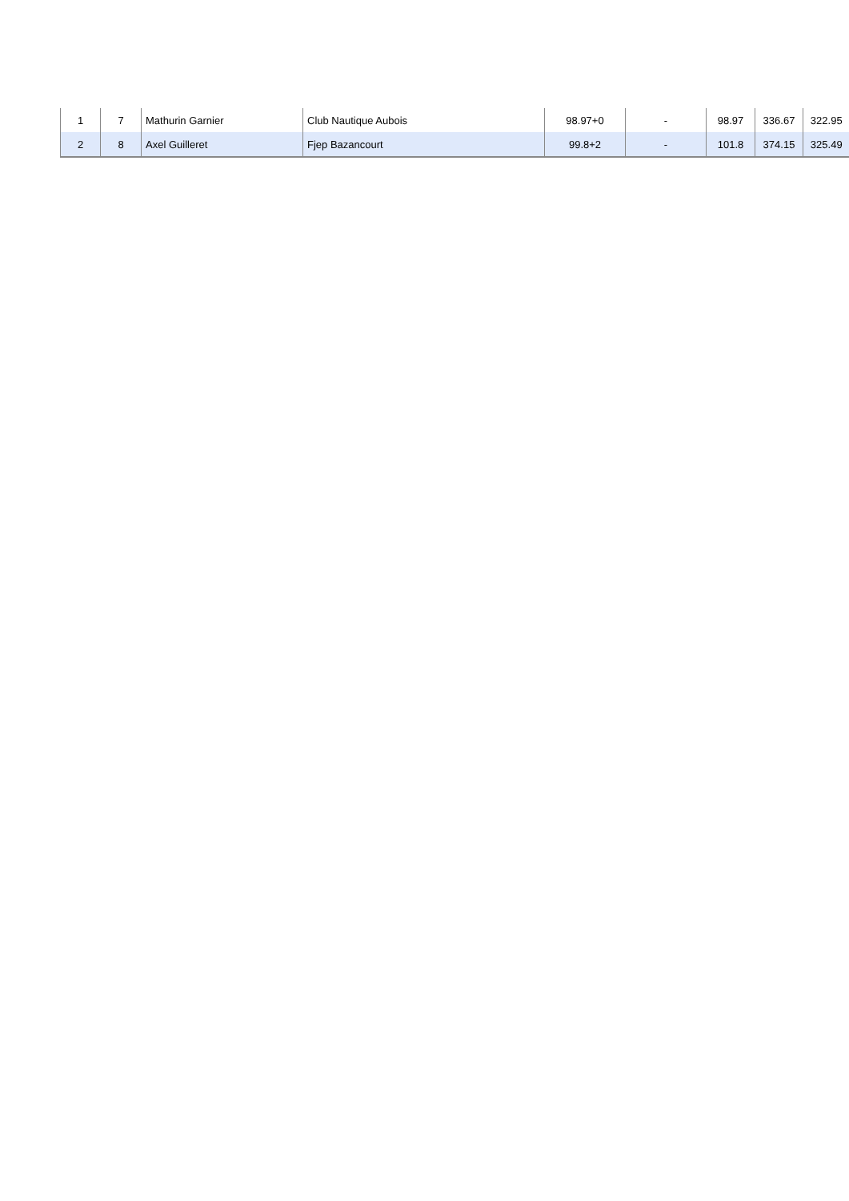| 1 | 7 | Mathurin Garnier | Club Nautique Aubois | 98.97+0 | - | 98.97 | 336.67 | 322.95 |
| 2 | 8 | Axel Guilleret | Fjep Bazancourt | 99.8+2 | - | 101.8 | 374.15 | 325.49 |